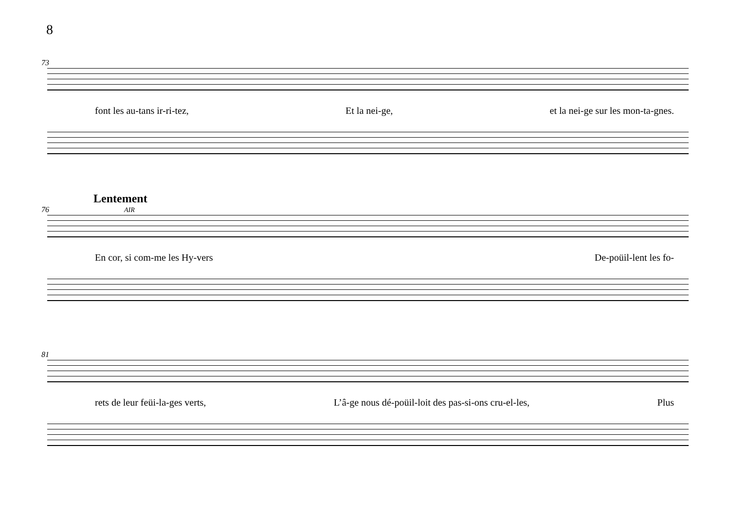8
73
font les au-tans ir-ri-tez, Et la nei-ge, et la nei-ge sur les mon-ta-gnes.
Lentement
76 AIR
En cor, si com-me les Hy-vers De-poüil-lent les fo-
81
rets de leur feüi-la-ges verts, L’â-ge nous dé-poüil-loit des pas-si-ons cru-el-les, Plus